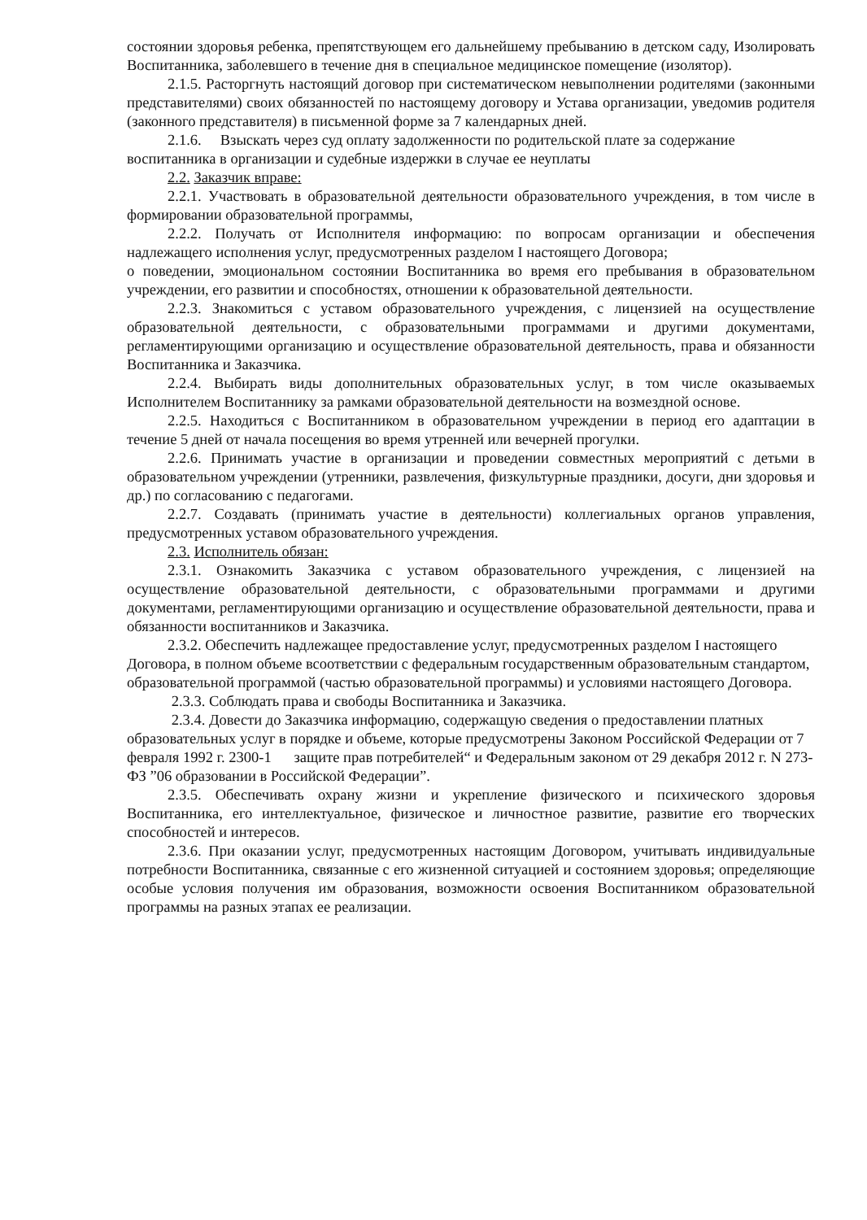состоянии здоровья ребенка, препятствующем его дальнейшему пребыванию в детском саду, Изолировать Воспитанника, заболевшего в течение дня в специальное медицинское помещение (изолятор).
2.1.5. Расторгнуть настоящий договор при систематическом невыполнении родителями (законными представителями) своих обязанностей по настоящему договору и Устава организации, уведомив родителя (законного представителя) в письменной форме за 7 календарных дней.
2.1.6. Взыскать через суд оплату задолженности по родительской плате за содержание воспитанника в организации и судебные издержки в случае ее неуплаты
2.2. Заказчик вправе:
2.2.1. Участвовать в образовательной деятельности образовательного учреждения, в том числе в формировании образовательной программы,
2.2.2. Получать от Исполнителя информацию: по вопросам организации и обеспечения надлежащего исполнения услуг, предусмотренных разделом I настоящего Договора;
о поведении, эмоциональном состоянии Воспитанника во время его пребывания в образовательном учреждении, его развитии и способностях, отношении к образовательной деятельности.
2.2.3. Знакомиться с уставом образовательного учреждения, с лицензией на осуществление образовательной деятельности, с образовательными программами и другими документами, регламентирующими организацию и осуществление образовательной деятельность, права и обязанности Воспитанника и Заказчика.
2.2.4. Выбирать виды дополнительных образовательных услуг, в том числе оказываемых Исполнителем Воспитаннику за рамками образовательной деятельности на возмездной основе.
2.2.5. Находиться с Воспитанником в образовательном учреждении в период его адаптации в течение 5 дней от начала посещения во время утренней или вечерней прогулки.
2.2.6. Принимать участие в организации и проведении совместных мероприятий с детьми в образовательном учреждении (утренники, развлечения, физкультурные праздники, досуги, дни здоровья и др.) по согласованию с педагогами.
2.2.7. Создавать (принимать участие в деятельности) коллегиальных органов управления, предусмотренных уставом образовательного учреждения.
2.3. Исполнитель обязан:
2.3.1. Ознакомить Заказчика с уставом образовательного учреждения, с лицензией на осуществление образовательной деятельности, с образовательными программами и другими документами, регламентирующими организацию и осуществление образовательной деятельности, права и обязанности воспитанников и Заказчика.
2.3.2. Обеспечить надлежащее предоставление услуг, предусмотренных разделом I настоящего Договора, в полном объеме всоответствии с федеральным государственным образовательным стандартом, образовательной программой (частью образовательной программы) и условиями настоящего Договора.
2.3.3. Соблюдать права и свободы Воспитанника и Заказчика.
2.3.4. Довести до Заказчика информацию, содержащую сведения о предоставлении платных образовательных услуг в порядке и объеме, которые предусмотрены Законом Российской Федерации от 7 февраля 1992 г. 2300-1 защите прав потребителей“ и Федеральным законом от 29 декабря 2012 г. N 273-ФЗ ”06 образовании в Российской Федерации”.
2.3.5. Обеспечивать охрану жизни и укрепление физического и психического здоровья Воспитанника, его интеллектуальное, физическое и личностное развитие, развитие его творческих способностей и интересов.
2.3.6. При оказании услуг, предусмотренных настоящим Договором, учитывать индивидуальные потребности Воспитанника, связанные с его жизненной ситуацией и состоянием здоровья; определяющие особые условия получения им образования, возможности освоения Воспитанником образовательной программы на разных этапах ее реализации.